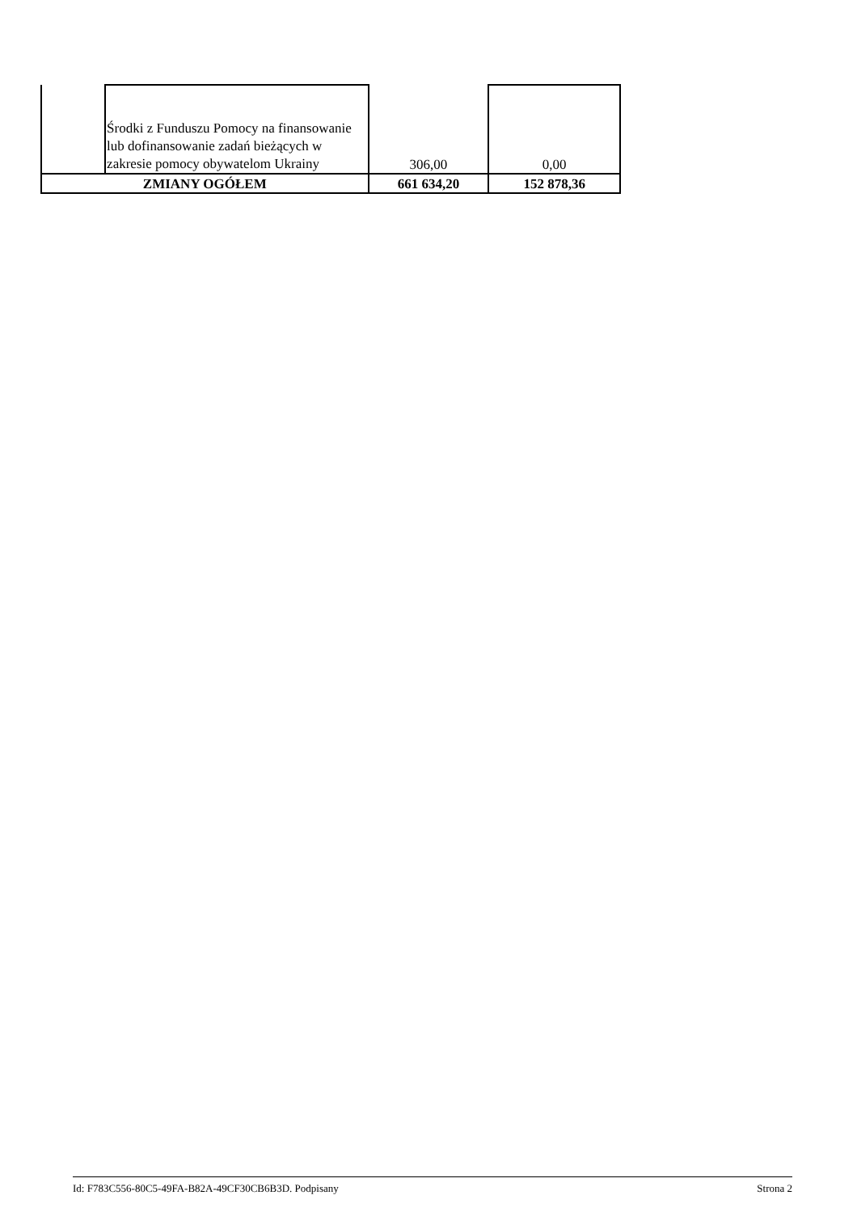| | Środki z Funduszu Pomocy na finansowanie lub dofinansowanie zadań bieżących w zakresie pomocy obywatelom Ukrainy | 306,00 | 0,00 |
| ZMIANY OGÓŁEM | | 661 634,20 | 152 878,36 |
Id: F783C556-80C5-49FA-B82A-49CF30CB6B3D. Podpisany Strona 2